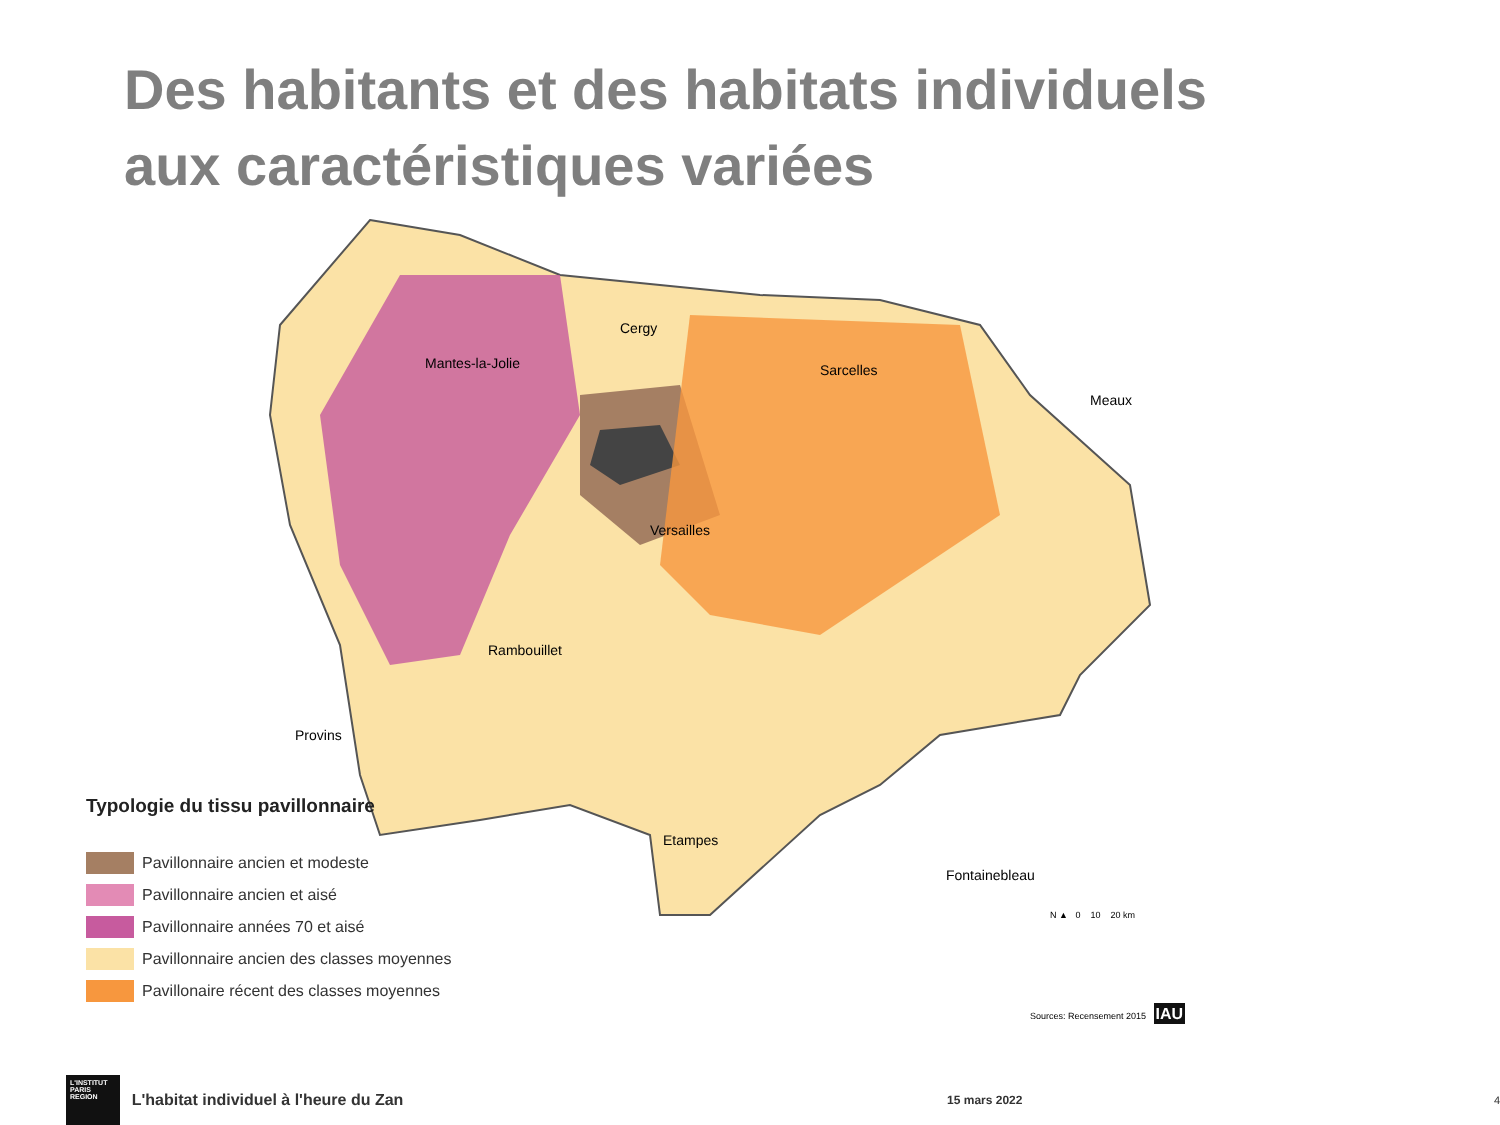Des habitants et des habitats individuels
aux caractéristiques variées
Cergy
Mantes-la-Jolie
Sarcelles
Meaux
Versailles
Rambouillet
Provins
Etampes
Fontainebleau
Typologie du tissu pavillonnaire
Pavillonnaire ancien et modeste
Pavillonnaire ancien et aisé
Pavillonnaire années 70 et aisé
Pavillonnaire ancien des classes moyennes
Pavillonaire récent des classes moyennes
N ▲ 0 10 20 km
Sources: Recensement 2015 IAU
L'INSTITUT PARIS REGION
L'habitat individuel à l'heure du Zan 15 mars 2022 4